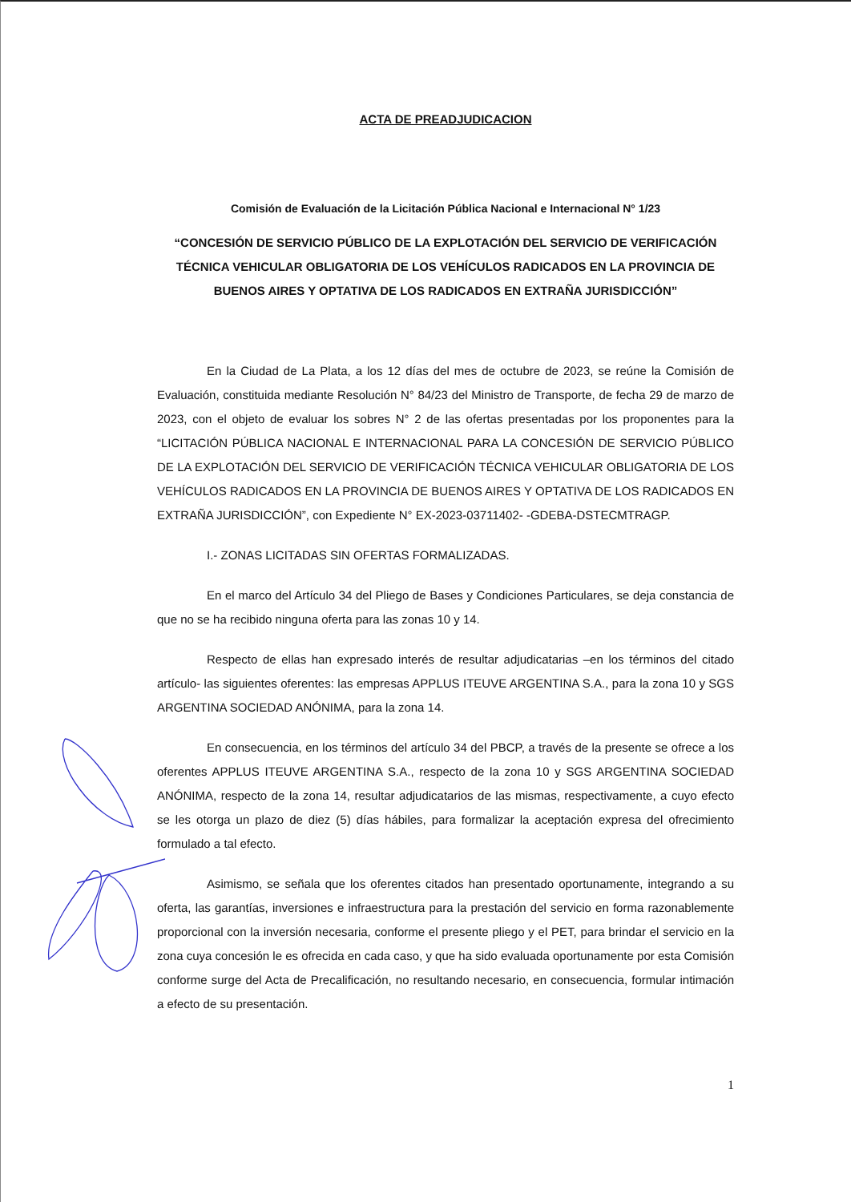ACTA DE PREADJUDICACION
Comisión de Evaluación de la Licitación Pública Nacional e Internacional N° 1/23
“CONCESIÓN DE SERVICIO PÚBLICO DE LA EXPLOTACIÓN DEL SERVICIO DE VERIFICACIÓN TÉCNICA VEHICULAR OBLIGATORIA DE LOS VEHÍCULOS RADICADOS EN LA PROVINCIA DE BUENOS AIRES Y OPTATIVA DE LOS RADICADOS EN EXTRAÑA JURISDICCIÓN”
En la Ciudad de La Plata, a los 12 días del mes de octubre de 2023, se reúne la Comisión de Evaluación, constituida mediante Resolución N° 84/23 del Ministro de Transporte, de fecha 29 de marzo de 2023, con el objeto de evaluar los sobres N° 2 de las ofertas presentadas por los proponentes para la “LICITACIÓN PÚBLICA NACIONAL E INTERNACIONAL PARA LA CONCESIÓN DE SERVICIO PÚBLICO DE LA EXPLOTACIÓN DEL SERVICIO DE VERIFICACIÓN TÉCNICA VEHICULAR OBLIGATORIA DE LOS VEHÍCULOS RADICADOS EN LA PROVINCIA DE BUENOS AIRES Y OPTATIVA DE LOS RADICADOS EN EXTRAÑA JURISDICCIÓN”, con Expediente N° EX-2023-03711402- -GDEBA-DSTECMTRAGP.
I.- ZONAS LICITADAS SIN OFERTAS FORMALIZADAS.
En el marco del Artículo 34 del Pliego de Bases y Condiciones Particulares, se deja constancia de que no se ha recibido ninguna oferta para las zonas 10 y 14.
Respecto de ellas han expresado interés de resultar adjudicatarias –en los términos del citado artículo- las siguientes oferentes: las empresas APPLUS ITEUVE ARGENTINA S.A., para la zona 10 y SGS ARGENTINA SOCIEDAD ANÓNIMA, para la zona 14.
En consecuencia, en los términos del artículo 34 del PBCP, a través de la presente se ofrece a los oferentes APPLUS ITEUVE ARGENTINA S.A., respecto de la zona 10 y SGS ARGENTINA SOCIEDAD ANÓNIMA, respecto de la zona 14, resultar adjudicatarios de las mismas, respectivamente, a cuyo efecto se les otorga un plazo de diez (5) días hábiles, para formalizar la aceptación expresa del ofrecimiento formulado a tal efecto.
Asimismo, se señala que los oferentes citados han presentado oportunamente, integrando a su oferta, las garantías, inversiones e infraestructura para la prestación del servicio en forma razonablemente proporcional con la inversión necesaria, conforme el presente pliego y el PET, para brindar el servicio en la zona cuya concesión le es ofrecida en cada caso, y que ha sido evaluada oportunamente por esta Comisión conforme surge del Acta de Precalificación, no resultando necesario, en consecuencia, formular intimación a efecto de su presentación.
1